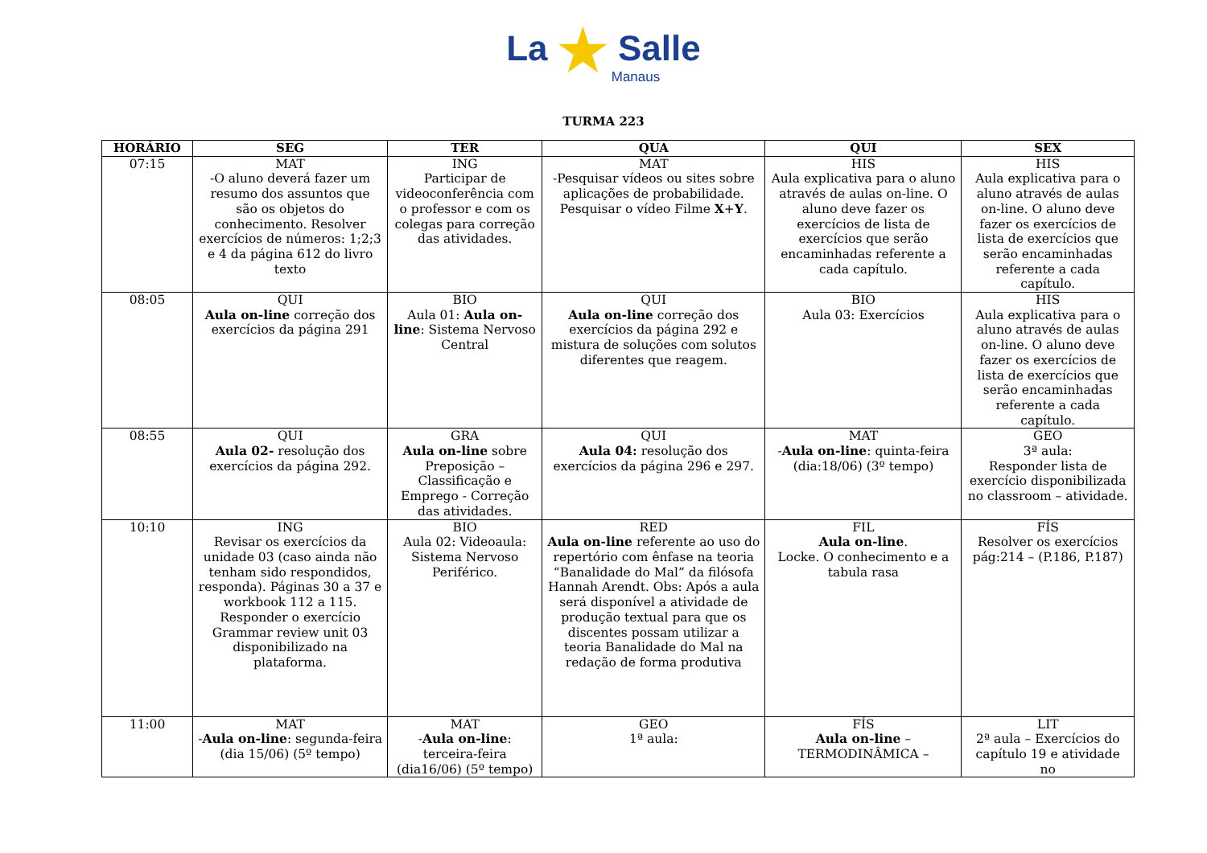La ★ Salle
Manaus
TURMA 223
| HORÁRIO | SEG | TER | QUA | QUI | SEX |
| --- | --- | --- | --- | --- | --- |
| 07:15 | MAT -O aluno deverá fazer um resumo dos assuntos que são os objetos do conhecimento. Resolver exercícios de números: 1;2;3 e 4 da página 612 do livro texto | ING Participar de videoconferência com o professor e com os colegas para correção das atividades. | MAT -Pesquisar vídeos ou sites sobre aplicações de probabilidade. Pesquisar o vídeo Filme X + Y . | HIS Aula explicativa para o aluno através de aulas on-line. O aluno deve fazer os exercícios de lista de exercícios que serão encaminhadas referente a cada capítulo. | HIS Aula explicativa para o aluno através de aulas on-line. O aluno deve fazer os exercícios de lista de exercícios que serão encaminhadas referente a cada capítulo. |
| 08:05 | QUI Aula on-line correção dos exercícios da página 291 | BIO Aula 01: Aula on-line : Sistema Nervoso Central | QUI Aula on-line correção dos exercícios da página 292 e mistura de soluções com solutos diferentes que reagem. | BIO Aula 03: Exercícios | HIS Aula explicativa para o aluno através de aulas on-line. O aluno deve fazer os exercícios de lista de exercícios que serão encaminhadas referente a cada capítulo. |
| 08:55 | QUI Aula 02- resolução dos exercícios da página 292. | GRA Aula on-line sobre Preposição – Classificação e Emprego - Correção das atividades. | QUI Aula 04: resolução dos exercícios da página 296 e 297. | MAT - Aula on-line : quinta-feira (dia:18/06) (3º tempo) | GEO 3ª aula: Responder lista de exercício disponibilizada no classroom – atividade. |
| 10:10 | ING Revisar os exercícios da unidade 03 (caso ainda não tenham sido respondidos, responda). Páginas 30 a 37 e workbook 112 a 115. Responder o exercício Grammar review unit 03 disponibilizado na plataforma. | BIO Aula 02: Videoaula: Sistema Nervoso Periférico. | RED Aula on-line referente ao uso do repertório com ênfase na teoria “Banalidade do Mal” da filósofa Hannah Arendt. Obs: Após a aula será disponível a atividade de produção textual para que os discentes possam utilizar a teoria Banalidade do Mal na redação de forma produtiva | FIL Aula on-line . Locke. O conhecimento e a tabula rasa | FÍS Resolver os exercícios pág:214 – (P.186, P.187) |
| 11:00 | MAT - Aula on-line : segunda-feira (dia 15/06) (5º tempo) | MAT - Aula on-line : terceira-feira (dia16/06) (5º tempo) | GEO 1ª aula: | FÍS Aula on-line – TERMODINÂMICA – | LIT 2ª aula – Exercícios do capítulo 19 e atividade no |